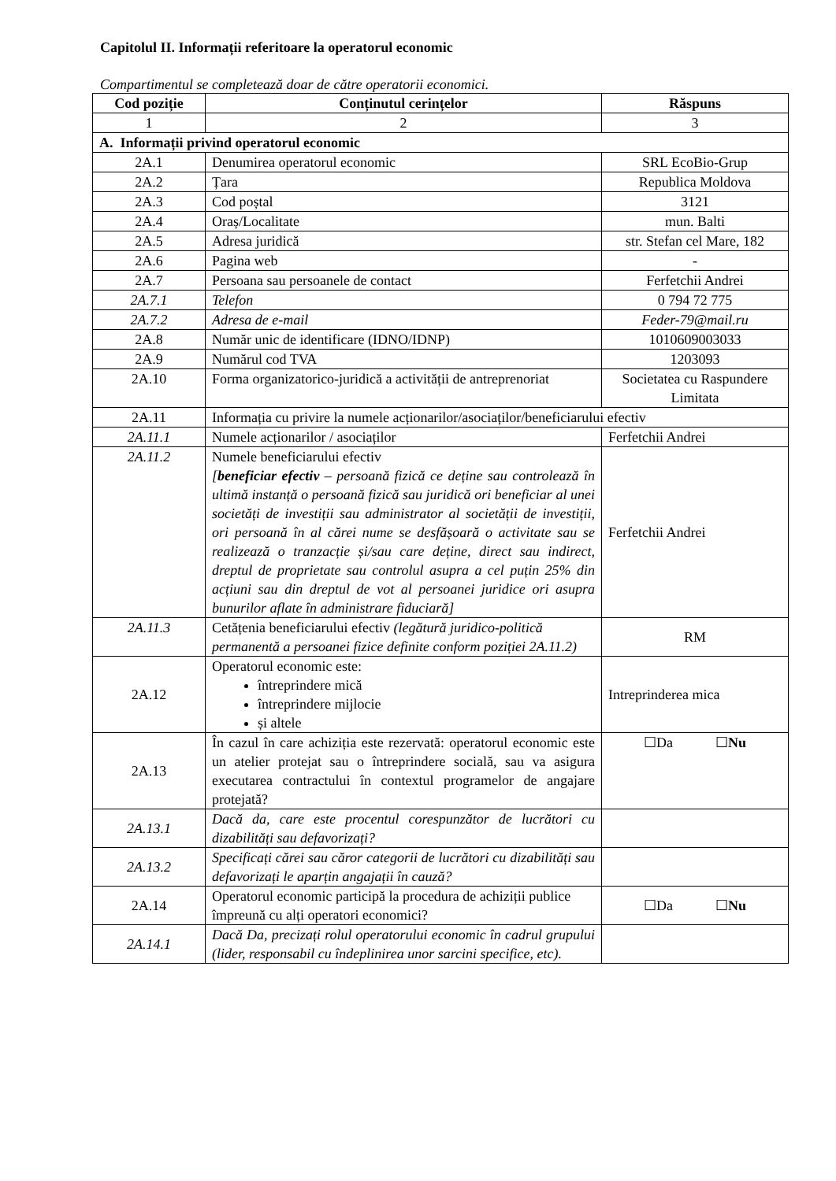Capitolul II. Informații referitoare la operatorul economic
Compartimentul se completează doar de către operatorii economici.
| Cod poziție | Conținutul cerințelor | Răspuns |
| --- | --- | --- |
| 1 | 2 | 3 |
| A. Informații privind operatorul economic | | |
| 2A.1 | Denumirea operatorul economic | SRL EcoBio-Grup |
| 2A.2 | Țara | Republica Moldova |
| 2A.3 | Cod poștal | 3121 |
| 2A.4 | Oraș/Localitate | mun. Balti |
| 2A.5 | Adresa juridică | str. Stefan cel Mare, 182 |
| 2A.6 | Pagina web | - |
| 2A.7 | Persoana sau persoanele de contact | Ferfetchii Andrei |
| 2A.7.1 | Telefon | 0 794 72 775 |
| 2A.7.2 | Adresa de e-mail | Feder-79@mail.ru |
| 2A.8 | Număr unic de identificare (IDNO/IDNP) | 1010609003033 |
| 2A.9 | Numărul cod TVA | 1203093 |
| 2A.10 | Forma organizatorico-juridică a activității de antreprenoriat | Societatea cu Raspundere Limitata |
| 2A.11 | Informația cu privire la numele acționarilor/asociaților/beneficiarului efectiv | |
| 2A.11.1 | Numele acționarilor / asociaților | Ferfetchii Andrei |
| 2A.11.2 | Numele beneficiarului efectiv [ beneficiar efectiv – persoană fizică ce deține sau controlează în ultimă instanță o persoană fizică sau juridică ori beneficiar al unei societăți de investiții sau administrator al societății de investiții, ori persoană în al cărei nume se desfășoară o activitate sau se realizează o tranzacție și/sau care deține, direct sau indirect, dreptul de proprietate sau controlul asupra a cel puțin 25% din acțiuni sau din dreptul de vot al persoanei juridice ori asupra bunurilor aflate în administrare fiduciară] | Ferfetchii Andrei |
| 2A.11.3 | Cetățenia beneficiarului efectiv (legătură juridico-politică permanentă a persoanei fizice definite conform poziției 2A.11.2) | RM |
| 2A.12 | Operatorul economic este: întreprindere mică întreprindere mijlocie și altele | Intreprinderea mica |
| 2A.13 | În cazul în care achiziția este rezervată: operatorul economic este un atelier protejat sau o întreprindere socială, sau va asigura executarea contractului în contextul programelor de angajare protejată? | ☐Da ☐ Nu |
| 2A.13.1 | Dacă da, care este procentul corespunzător de lucrători cu dizabilități sau defavorizați? | |
| 2A.13.2 | Specificați cărei sau căror categorii de lucrători cu dizabilități sau defavorizați le aparțin angajații în cauză? | |
| 2A.14 | Operatorul economic participă la procedura de achiziții publice împreună cu alți operatori economici? | ☐Da ☐ Nu |
| 2A.14.1 | Dacă Da, precizați rolul operatorului economic în cadrul grupului (lider, responsabil cu îndeplinirea unor sarcini specifice, etc). | |